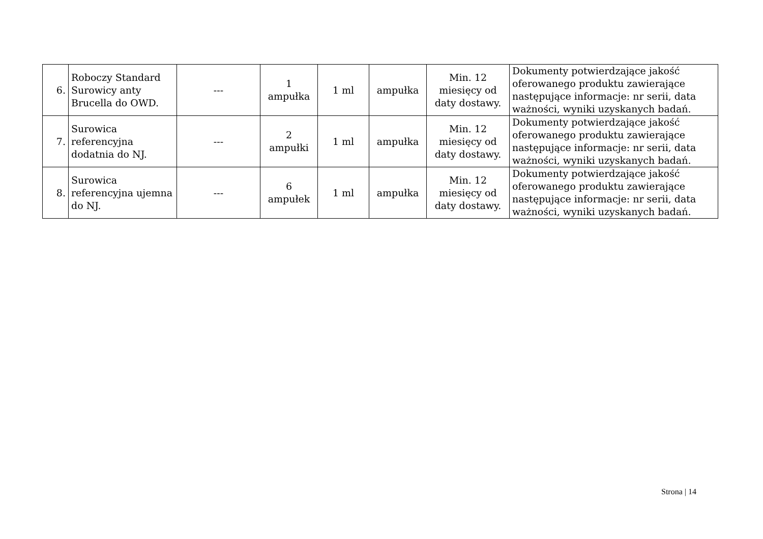| 6. | Roboczy Standard Surowicy anty Brucella do OWD. | --- | 1 ampułka | 1 ml | ampułka | Min. 12 miesięcy od daty dostawy. | Dokumenty potwierdzające jakość oferowanego produktu zawierające następujące informacje: nr serii, data ważności, wyniki uzyskanych badań. |
| 7. | Surowica referencyjna dodatnia do NJ. | --- | 2 ampułki | 1 ml | ampułka | Min. 12 miesięcy od daty dostawy. | Dokumenty potwierdzające jakość oferowanego produktu zawierające następujące informacje: nr serii, data ważności, wyniki uzyskanych badań. |
| 8. | Surowica referencyjna ujemna do NJ. | --- | 6 ampułek | 1 ml | ampułka | Min. 12 miesięcy od daty dostawy. | Dokumenty potwierdzające jakość oferowanego produktu zawierające następujące informacje: nr serii, data ważności, wyniki uzyskanych badań. |
Strona | 14